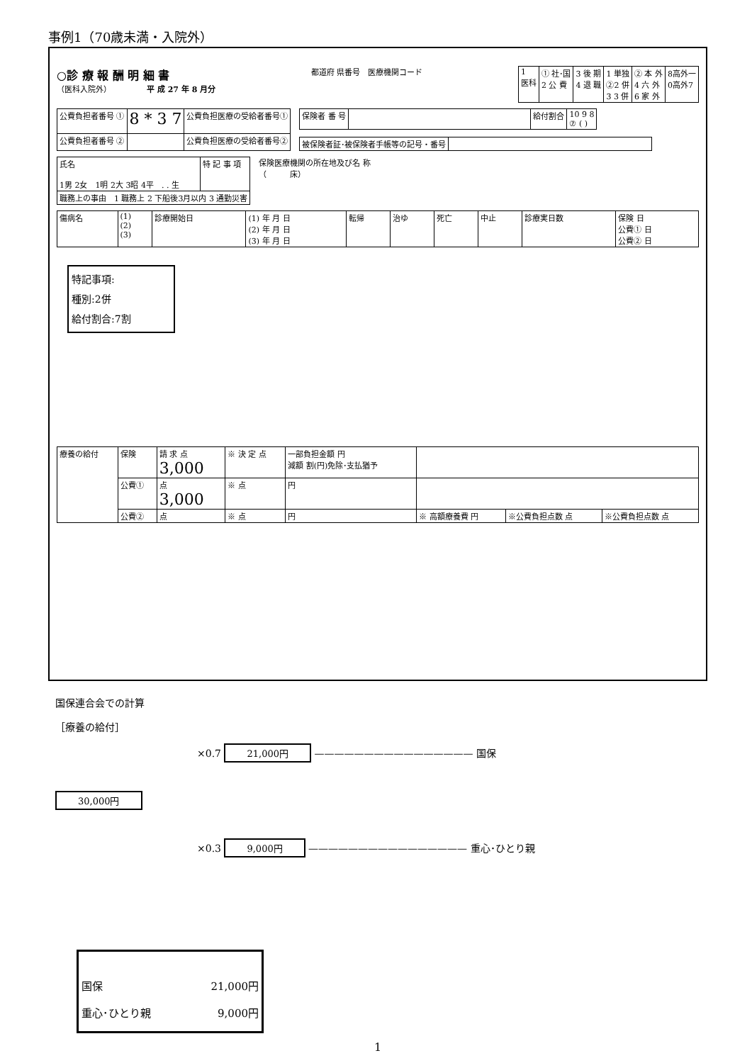事例1（70歳未満・入院外）
○診 療 報 酬 明 細 書
（医科入院外）　　　　　平 成 27 年 8 月分
都道府 県番号　医療機関コード
| 1 医科 | ① 社･国 2 公 費 | 3 後 期 4 退 職 | 1 単独 ②2 併 3 3 併 | ② 本 外 4 六 外 6 家 外 | 8高外一 0高外7 |
| 公費負担者番号 ① | 8 * 3 7 | 公費負担医療の受給者番号① |
| 公費負担者番号 ② | | 公費負担医療の受給者番号② |
| 保険者 番 号 | | 給付割合 | 10 9 8 ⑦ ( ) |
| 被保険者証･被保険者手帳等の記号・番号 | |
| 氏名 1男 2女 1明 2大 3昭 4平 . . 生 | 特 記 事 項 |
| 職務上の事由 1 職務上 2 下船後3月以内 3 通勤災害 | |
保険医療機関の所在地及び名 称
（　　　床）
| 傷病名 | (1) (2) (3) | 診療開始日 | (1) 年 月 日 (2) 年 月 日 (3) 年 月 日 | 転帰 | 治ゆ | 死亡 | 中止 | 診療実日数 | 保険 日 公費① 日 公費② 日 |
特記事項:
種別:2併
給付割合:7割
| 療養の給付 | 保険 | 請 求 点 3,000 | ※ 決 定 点 | 一部負担金額 円 減額 割(円)免除･支払猶予 | | | |
| | 公費① | 点 3,000 | ※ 点 | 円 | | | |
| | 公費② | 点 | ※ 点 | 円 | ※ 高額療養費 円 | ※公費負担点数 点 | ※公費負担点数 点 |
国保連合会での計算
［療養の給付］
×0.7 21,000円 ———————————————— 国保
30,000円
×0.3 9,000円 ———————————————— 重心･ひとり親
国保 21,000円
重心･ひとり親 9,000円
1